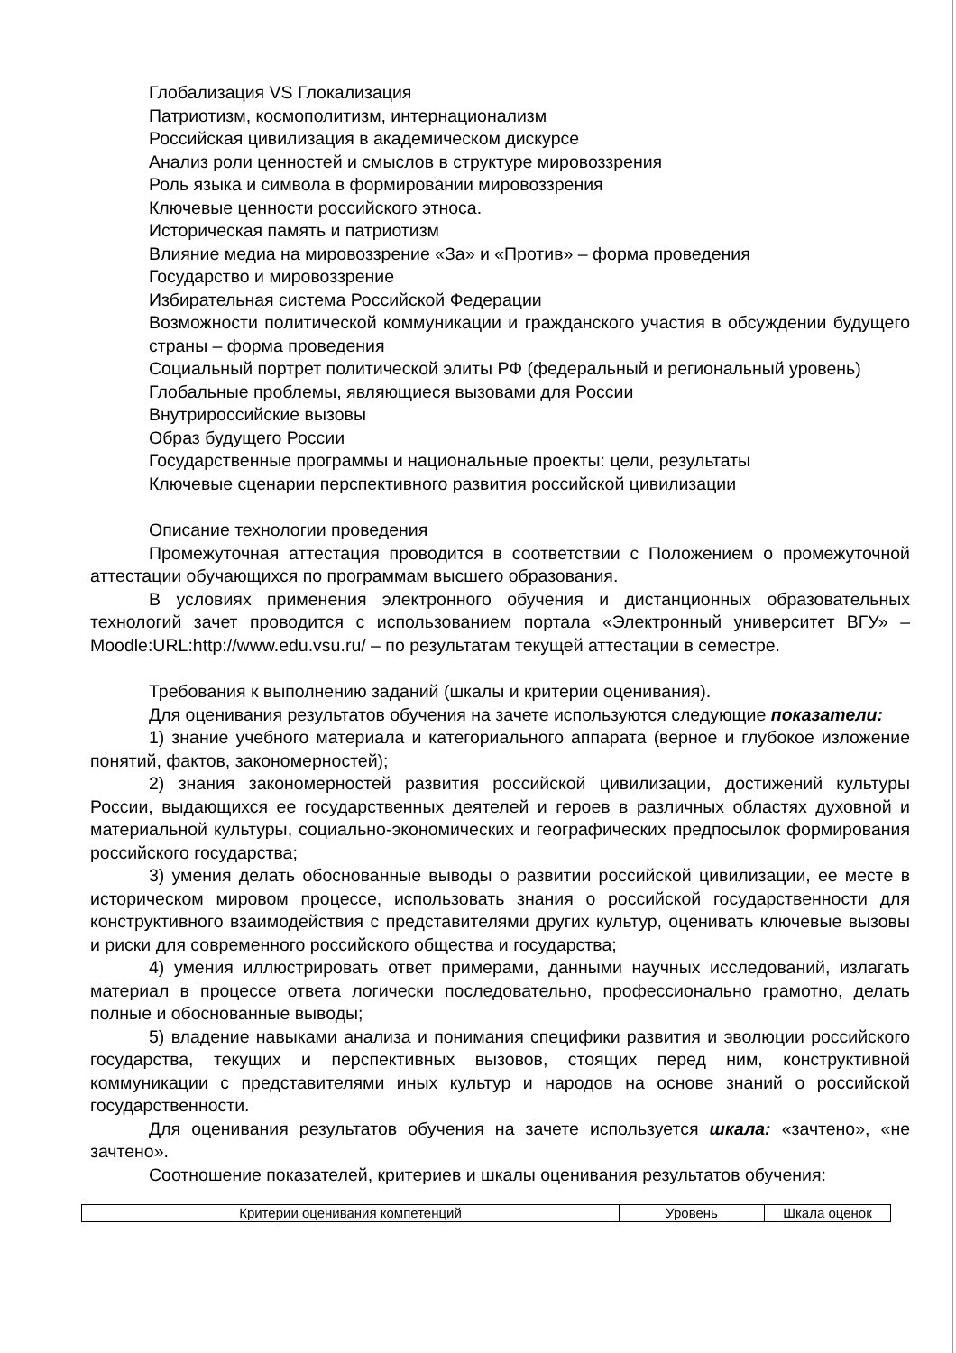Глобализация VS Глокализация
Патриотизм, космополитизм, интернационализм
Российская цивилизация в академическом дискурсе
Анализ роли ценностей и смыслов в структуре мировоззрения
Роль языка и символа в формировании мировоззрения
Ключевые ценности российского этноса.
Историческая память и патриотизм
Влияние медиа на мировоззрение «За» и «Против» – форма проведения
Государство и мировоззрение
Избирательная система Российской Федерации
Возможности политической коммуникации и гражданского участия в обсуждении будущего страны – форма проведения
Социальный портрет политической элиты РФ (федеральный и региональный уровень)
Глобальные проблемы, являющиеся вызовами для России
Внутрироссийские вызовы
Образ будущего России
Государственные программы и национальные проекты: цели, результаты
Ключевые сценарии перспективного развития российской цивилизации
Описание технологии проведения
Промежуточная аттестация проводится в соответствии с Положением о промежуточной аттестации обучающихся по программам высшего образования.
В условиях применения электронного обучения и дистанционных образовательных технологий зачет проводится с использованием портала «Электронный университет ВГУ» – Moodle:URL:http://www.edu.vsu.ru/ – по результатам текущей аттестации в семестре.
Требования к выполнению заданий (шкалы и критерии оценивания).
Для оценивания результатов обучения на зачете используются следующие показатели:
1) знание учебного материала и категориального аппарата (верное и глубокое изложение понятий, фактов, закономерностей);
2) знания закономерностей развития российской цивилизации, достижений культуры России, выдающихся ее государственных деятелей и героев в различных областях духовной и материальной культуры, социально-экономических и географических предпосылок формирования российского государства;
3) умения делать обоснованные выводы о развитии российской цивилизации, ее месте в историческом мировом процессе, использовать знания о российской государственности для конструктивного взаимодействия с представителями других культур, оценивать ключевые вызовы и риски для современного российского общества и государства;
4) умения иллюстрировать ответ примерами, данными научных исследований, излагать материал в процессе ответа логически последовательно, профессионально грамотно, делать полные и обоснованные выводы;
5) владение навыками анализа и понимания специфики развития и эволюции российского государства, текущих и перспективных вызовов, стоящих перед ним, конструктивной коммуникации с представителями иных культур и народов на основе знаний о российской государственности.
Для оценивания результатов обучения на зачете используется шкала: «зачтено», «не зачтено».
Соотношение показателей, критериев и шкалы оценивания результатов обучения:
| Критерии оценивания компетенций | Уровень | Шкала оценок |